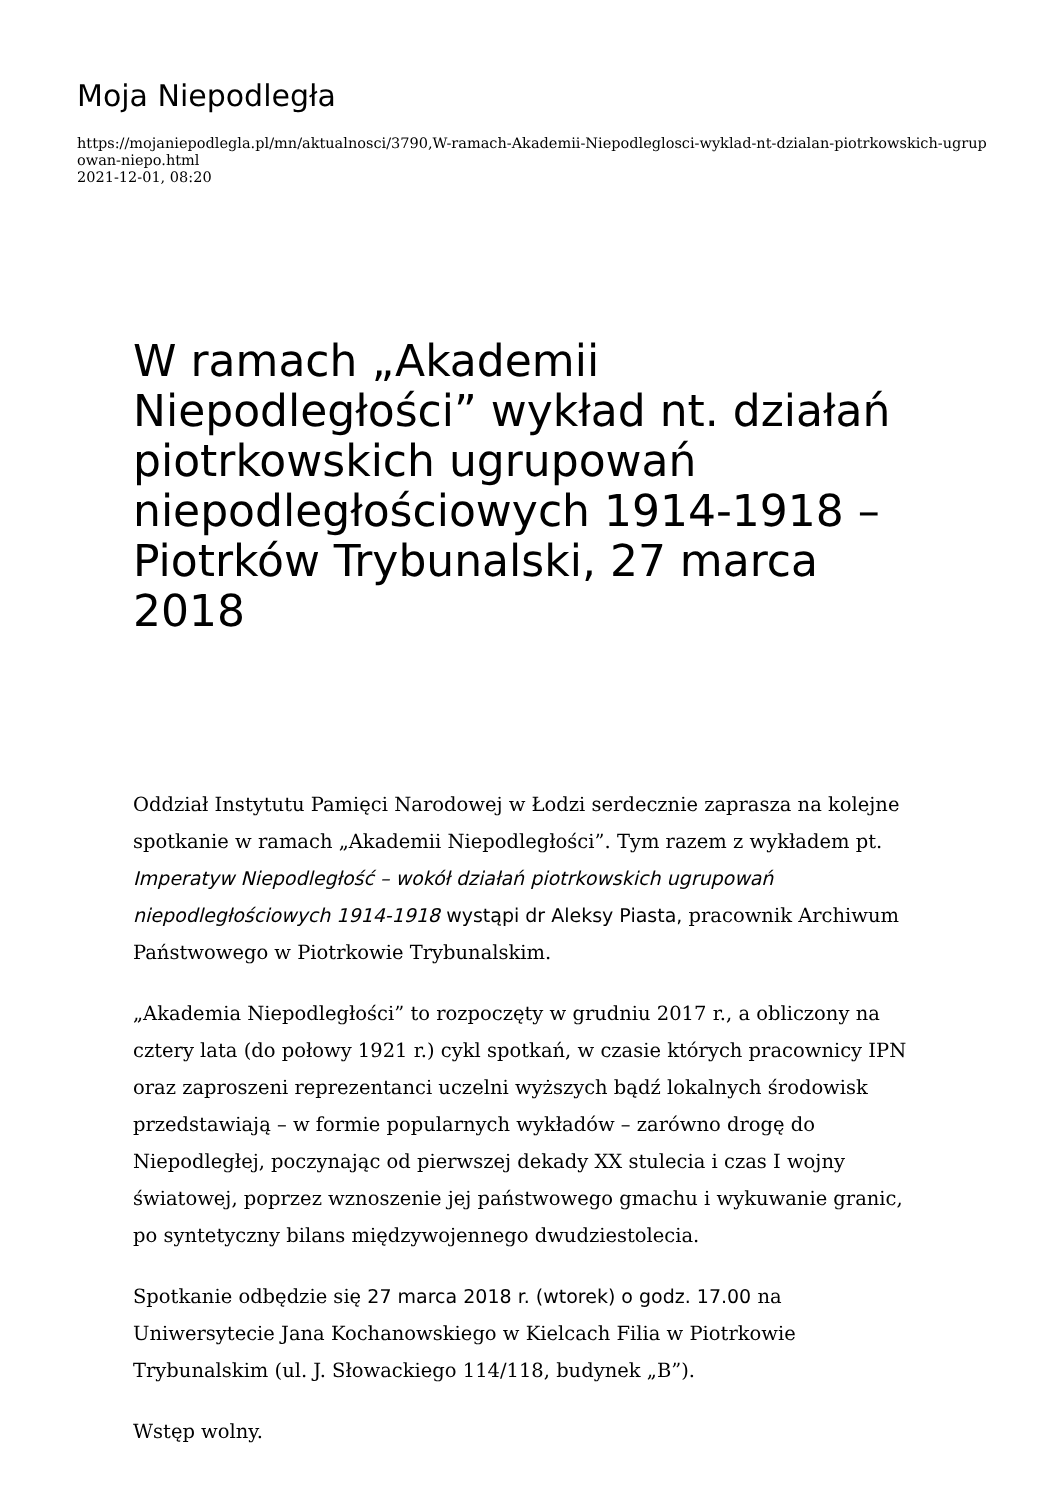Moja Niepodległa
https://mojaniepodlegla.pl/mn/aktualnosci/3790,W-ramach-Akademii-Niepodleglosci-wyklad-nt-dzialan-piotrkowskich-ugrupowan-niepo.html
2021-12-01, 08:20
W ramach „Akademii Niepodległości” wykład nt. działań piotrkowskich ugrupowań niepodległościowych 1914-1918 – Piotrków Trybunalski, 27 marca 2018
Oddział Instytutu Pamięci Narodowej w Łodzi serdecznie zaprasza na kolejne spotkanie w ramach „Akademii Niepodległości”. Tym razem z wykładem pt. Imperatyw Niepodległość – wokół działań piotrkowskich ugrupowań niepodległościowych 1914-1918 wystąpi dr Aleksy Piasta, pracownik Archiwum Państwowego w Piotrkowie Trybunalskim.
„Akademia Niepodległości” to rozpoczęty w grudniu 2017 r., a obliczony na cztery lata (do połowy 1921 r.) cykl spotkań, w czasie których pracownicy IPN oraz zaproszeni reprezentanci uczelni wyższych bądź lokalnych środowisk przedstawiają – w formie popularnych wykładów – zarówno drogę do Niepodległej, poczynając od pierwszej dekady XX stulecia i czas I wojny światowej, poprzez wznoszenie jej państwowego gmachu i wykuwanie granic, po syntetyczny bilans międzywojennego dwudziestolecia.
Spotkanie odbędzie się 27 marca 2018 r. (wtorek) o godz. 17.00 na Uniwersytecie Jana Kochanowskiego w Kielcach Filia w Piotrkowie Trybunalskim (ul. J. Słowackiego 114/118, budynek „B”).
Wstęp wolny.